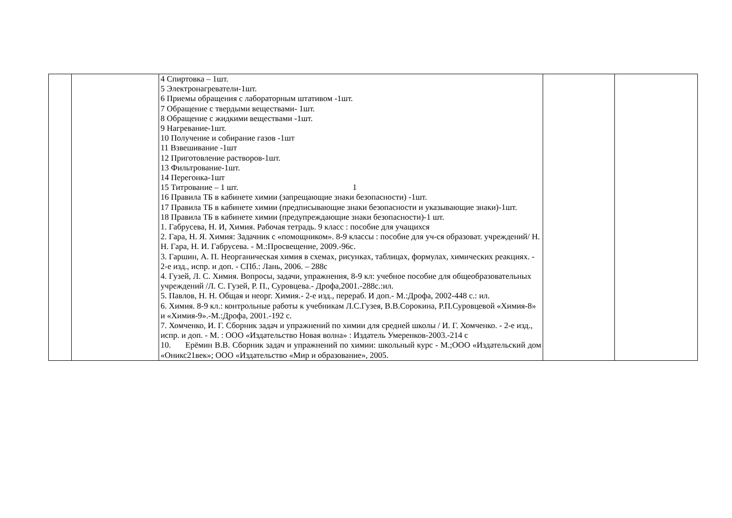| | | 4 Спиртовка – 1шт. 5 Электронагреватели-1шт. 6 Приемы обращения с лабораторным штативом -1шт. 7 Обращение с твердыми веществами- 1шт. 8 Обращение с жидкими веществами -1шт. 9 Нагревание-1шт. 10 Получение и собирание газов -1шт 11 Взвешивание -1шт 12 Приготовление растворов-1шт. 13 Фильтрование-1шт. 14 Перегонка-1шт 15 Титрование – 1 шт. 1 16 Правила ТБ в кабинете химии (запрещающие знаки безопасности) -1шт. 17 Правила ТБ в кабинете химии (предписывающие знаки безопасности и указывающие знаки)-1шт. 18 Правила ТБ в кабинете химии (предупреждающие знаки безопасности)-1 шт. 1. Габрусева, Н. И, Химия. Рабочая тетрадь. 9 класс : пособие для учащихся 2. Гара, Н. Я. Химия: Задачник с «помощником». 8-9 классы : пособие для уч-ся образоват. учреждений/ Н. Н. Гара, Н. И. Габрусева. - М.:Просвещение, 2009.-96с. 3. Гаршин, А. П. Неорганическая химия в схемах, рисунках, таблицах, формулах, химических реакциях. - 2-е изд., испр. и доп. - СПб.: Лань, 2006. – 288с 4. Гузей, Л. С. Химия. Вопросы, задачи, упражнения, 8-9 кл: учебное пособие для общеобразовательных учреждений /Л. С. Гузей, Р. П., Суровцева.- Дрофа,2001.-288с.:ил. 5. Павлов, Н. Н. Общая и неорг. Химия.- 2-е изд., перераб. И доп.- М.:Дрофа, 2002-448 с.: ил. 6. Химия. 8-9 кл.: контрольные работы к учебникам Л.С.Гузея, В.В.Сорокина, Р.П.Суровцевой «Химия-8» и «Химия-9».-М.:Дрофа, 2001.-192 с. 7. Хомченко, И. Г. Сборник задач и упражнений по химии для средней школы / И. Г. Хомченко. - 2-е изд., испр. и доп. - М. : ООО «Издательство Новая волна» : Издатель Умеренков-2003.-214 с 10. Ерёмин В.В. Сборник задач и упражнений по химии: школьный курс - М.;ООО «Издательский дом «Оникс21век»; ООО «Издательство «Мир и образование», 2005. | | |